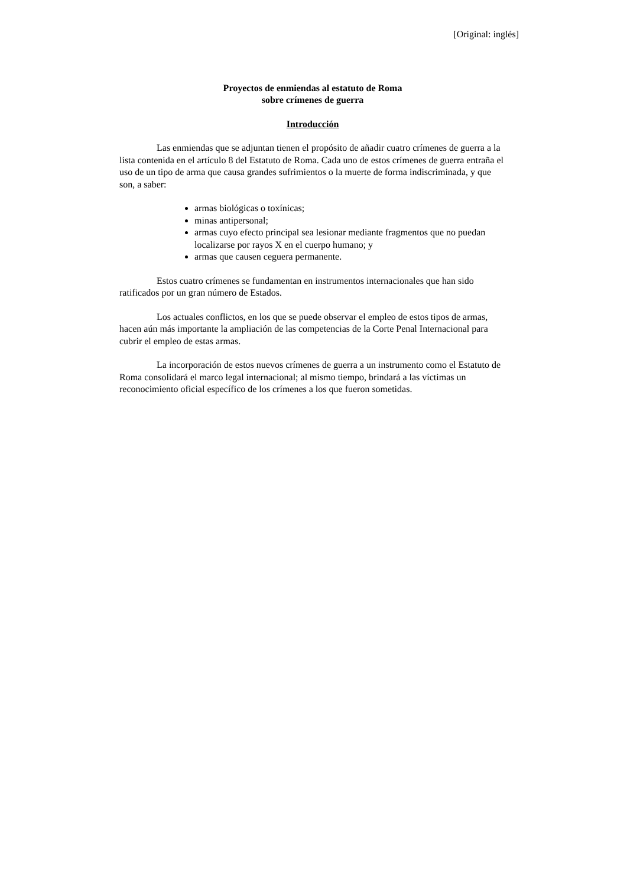[Original: inglés]
Proyectos de enmiendas al estatuto de Roma
sobre crímenes de guerra
Introducción
Las enmiendas que se adjuntan tienen el propósito de añadir cuatro crímenes de guerra a la lista contenida en el artículo 8 del Estatuto de Roma. Cada uno de estos crímenes de guerra entraña el uso de un tipo de arma que causa grandes sufrimientos o la muerte de forma indiscriminada, y que son, a saber:
armas biológicas o toxínicas;
minas antipersonal;
armas cuyo efecto principal sea lesionar mediante fragmentos que no puedan localizarse por rayos X en el cuerpo humano; y
armas que causen ceguera permanente.
Estos cuatro crímenes se fundamentan en instrumentos internacionales que han sido ratificados por un gran número de Estados.
Los actuales conflictos, en los que se puede observar el empleo de estos tipos de armas, hacen aún más importante la ampliación de las competencias de la Corte Penal Internacional para cubrir el empleo de estas armas.
La incorporación de estos nuevos crímenes de guerra a un instrumento como el Estatuto de Roma consolidará el marco legal internacional; al mismo tiempo, brindará a las víctimas un reconocimiento oficial específico de los crímenes a los que fueron sometidas.